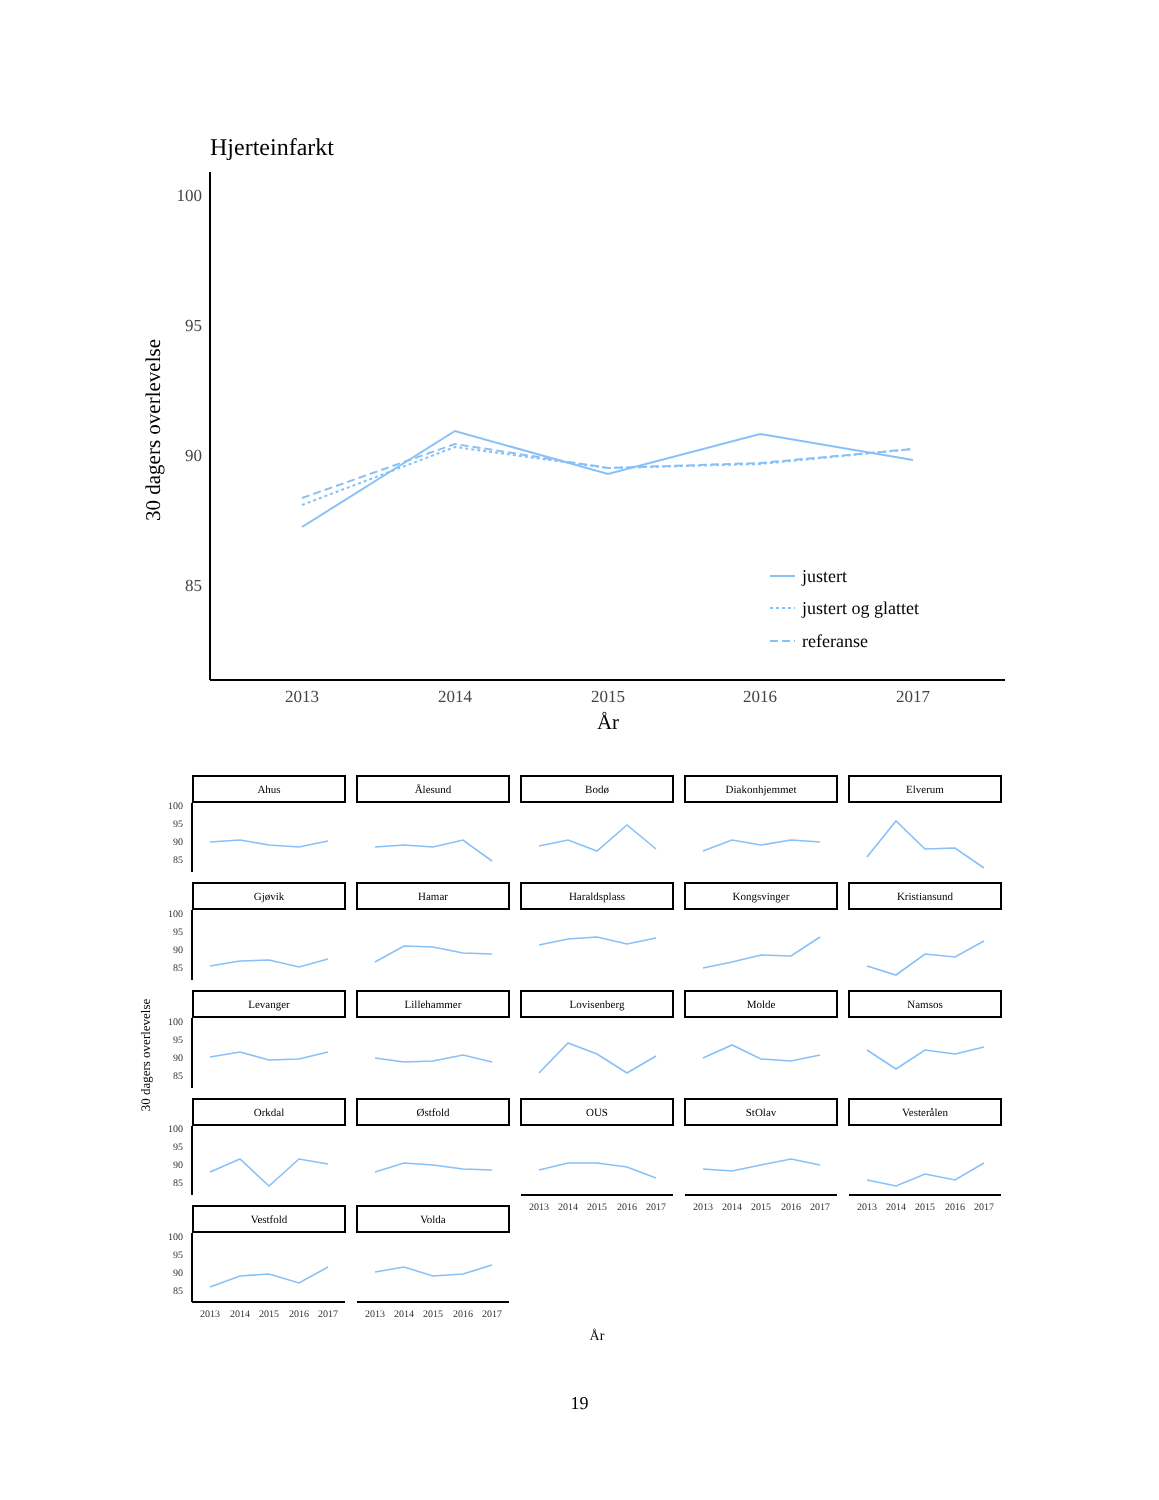Hjerteinfarkt
30 dagers overlevelse
100
95
90
85
2013
2014
2015
2016
2017
År
justert
justert og glattet
referanse
30 dagers overlevelse
År
Ahus
Ålesund
Bodø
Diakonhjemmet
Elverum
Gjøvik
Hamar
Haraldsplass
Kongsvinger
Kristiansund
Levanger
Lillehammer
Lovisenberg
Molde
Namsos
Orkdal
Østfold
OUS
StOlav
Vesterålen
Vestfold
Volda
100
95
90
85
100
95
90
85
100
95
90
85
100
95
90
85
100
95
90
85
2013
2014
2015
2016
2017
2013
2014
2015
2016
2017
2013
2014
2015
2016
2017
2013
2014
2015
2016
2017
2013
2014
2015
2016
2017
19